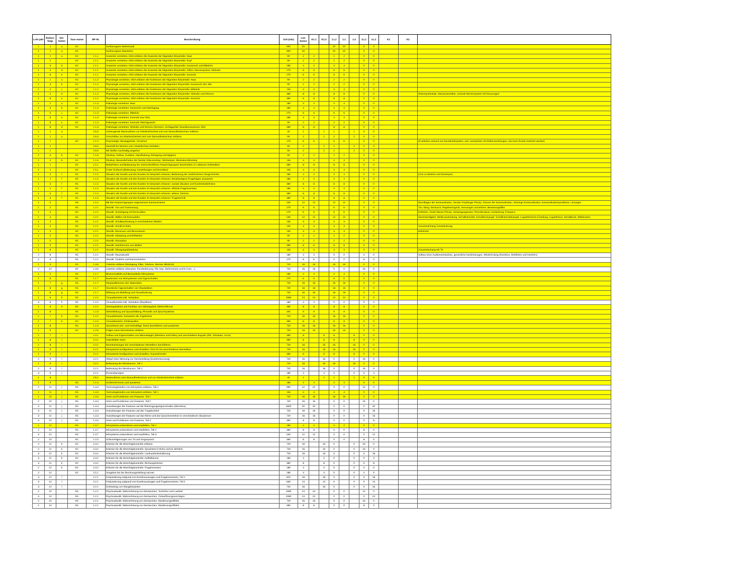| Lehr-jahr | Reihen-folge | Ein-heiten | Taxo-nomie | BP-Nr. | Beschreibung | Zeit (min) | Lek-tionen | K1.1 | K1.2 | 1.LJ | 1.1 | 1.2 | 2.LJ | 3.LJ | K1 | K2 | |
| --- | --- | --- | --- | --- | --- | --- | --- | --- | --- | --- | --- | --- | --- | --- | --- | --- | --- |
| 1 | 1 | a | K2 | | fachbezogene Mathematik | 900 | 20 | | | 20 | 20 | | 0 | 0 | | | |
| 1 | 1 | a | K2 | | fachbezogene Naturlehre | 900 | 20 | | | 20 | 20 | | 0 | 0 | | | |
| 1 | 1 | a | K2 | 1.1.1 | Anatomie verstehen, HSA erklären die Anatomie der folgenden Körperteile: Haut | 90 | 2 | 2 | | 2 | 2 | | 0 | 0 | | | |
| 1 | 2 | | K2 | 1.1.1 | Anatomie verstehen, HSA erklären die Anatomie der folgenden Körperteile: Kopf | 90 | 2 | 2 | | 2 | 2 | | 0 | 0 | | | |
| 1 | 3 | b | K2 | 1.1.1 | Anatomie verstehen, HSA erklären die Anatomie der folgenden Körperteile: Aussenohr und Mittelohr | 180 | 4 | 4 | | 4 | 4 | | 0 | 0 | | | |
| 1 | 5 | d | K2 | 1.1.1 | Anatomie verstehen, HSA erklären die Anatomie der folgenden Körperteile: Zellen, Nervensystem, Hörbahn | 270 | 6 | 6 | | 6 | 6 | | 0 | 0 | | | |
| 1 | 6 | e | K2 | 1.1.1 | Anatomie verstehen, HSA erklären die Anatomie der folgenden Körperteile: Innenohr | 270 | 6 | 6 | | 6 | 6 | | 0 | 0 | | | |
| 1 | 1 | a | K2 | 1.1.2 | Physiologie verstehen, HSA erklären die Funktionen der folgenden Körperteile: Haut | 90 | 2 | 2 | | 2 | 2 | | 0 | 0 | | | |
| 1 | 3 | b | K2 | 1.1.2 | Physiologie verstehen, HSA erklären die Funktionen der folgenden Körperteile: Aussenohr inkl. GG | 90 | 2 | 2 | | 2 | 2 | | 0 | 0 | | | |
| 1 | 4 | c | K2 | 1.1.2 | Physiologie verstehen, HSA erklären die Funktionen der folgenden Körperteile: Mittelohr | 135 | 3 | 3 | | 3 | 3 | | 0 | 0 | | | |
| 1 | 5 | d | K2 | 1.1.2 | Physiologie verstehen, HSA erklären die Funktionen der folgenden Körperteile: Hörbahn und Hörnerv | 360 | 8 | 8 | | 8 | 8 | | 0 | 0 | | | Aktionspotentiale, Neurotransmitter, zentrale Nervensystem mit Kreuzungen |
| 1 | 6 | e | K2 | 1.1.2 | Physiologie verstehen, HSA erklären die Funktionen der folgenden Körperteile: Innenohr | 360 | 8 | 8 | | 8 | 8 | | 0 | 0 | | | |
| 1 | 1 | a | K2 | 1.1.3 | Pathologie verstehen: Haut | 180 | 4 | 4 | | 4 | 4 | | 0 | 0 | | | |
| 1 | 3 | b | K2 | 1.1.3 | Pathologie verstehen: Aussenohr und Gehörgang | 180 | 4 | 4 | | 4 | 4 | | 0 | 0 | | | |
| 1 | 4 | c | K2 | 1.1.3 | Pathologie verstehen: Mittelohr | 270 | 6 | 6 | | 6 | 6 | | 0 | 0 | | | |
| 1 | 6 | e | K2 | 1.1.3 | Pathologie verstehen: Innenohr (nur Ohr) | 180 | 4 | 4 | | 4 | 4 | | 0 | 0 | | | |
| 1 | 6 | e | K2 | 1.1.3 | Pathologie verstehen: Innenohr Gleichgewicht | 90 | 2 | 2 | | 2 | 2 | | 0 | 0 | | | |
| 1 | 8 | d | K2 | 1.1.3 | Pathologie verstehen: Hörbahn und Hörnerv (Demenz; Schlaganfall, Akustikusneurinom, MS) | 360 | 8 | 8 | | 8 | 8 | | 0 | 0 | | | |
| 1 | 1 | a | | 2.6.3 | Vorbeugende Massnahmen zur Arbeitssicherheit und zum Gesundheitsschutz erklären | 45 | 1 | | 1 | 1 | | 1 | 0 | 0 | | | |
| 1 | 1 | a | | 2.6.3 | Vorschriften zur Arbeitssicherheit und zum Gesundheitsschutz erklären | 90 | 2 | | 2 | 2 | | 2 | 0 | 0 | | | |
| 1 | 7 | | K2 | 1.1.4 | Psychologie: Beweggründe, Ursachen | 270 | 6 | 6 | | 6 | 6 | | 0 | 0 | | | (Erarbeiten anhand von Kundenbeispielen, evtl. nachspielen mit Rollenverteilungen; wie kann Kunde motiviert werden) |
| 1 | 1 | | | 2.6.5 | Gesetzliche Normen zum Umweltschutz einhalten | 90 | 2 | | 2 | 2 | | 2 | 0 | 0 | | | |
| 1 | 1 | | | 2.6.6 | Mit Stoffen nachhaltig umgehen | 90 | 2 | | 2 | 2 | | 2 | 0 | 0 | | | |
| 1 | 3 | b | K2 | 1.1.6 | Otoskop: Aufbau, Funktion, Handhabung, Reinigung und Hygiene | 90 | 2 | 2 | | 2 | 2 | | 0 | 0 | | | |
| 1 | 4 | b | K2 | 1.1.6 | Otoskop: Besonderheiten der Geräte Videootoskop, Stirnlampen, Binokularmikroskop | 135 | 3 | 3 | | 3 | 3 | | 0 | 0 | | | |
| 1 | 1 | | K2 | 1.5.1 | Bedürfnisse und Bedeutung der unterschiedlichen Ansprechgruppen beschreiben (2 Lektionen Drittstellen) | 360 | 8 | 8 | | 8 | 8 | | 0 | 0 | | | |
| 1 | 1 | | K2 | 1.5.1 | Erster Eindruck (Bedeutung, Auswirkungen und Korrektur) | 135 | 3 | 3 | | 3 | 3 | | 0 | 0 | | | |
| 1 | 4 | f | K5 | 1.1.5 | Situation der Kundin und des Kunden im Gespräch erfassen: Bedeutung der medizinischen Vorgeschichte | 180 | 4 | 4 | | 4 | 4 | | 0 | 0 | | | (Link zu Medizin und Otoskopie) |
| 1 | 1 | f | K5 | 1.1.5 | Situation der Kundin und des Kunden im Gespräch erfassen: betriebseigene Fragebögen auswerten | 180 | 4 | 4 | | 4 | 4 | | 0 | 0 | | | |
| 1 | 3 | f | K5 | 1.1.5 | Situation der Kundin und des Kunden im Gespräch erfassen: soziale Situation und Kundenbedürfnisse | 360 | 8 | 8 | | 8 | 8 | | 0 | 0 | | | |
| 1 | 2 | f | K5 | 1.1.5 | Situation der Kundin und des Kunden im Gespräch erfassen: offiziele Frageinventare | 180 | 4 | 4 | | 4 | 4 | | 0 | 0 | | | |
| 1 | 3 | f | K5 | 1.1.5 | Situation der Kundin und des Kunden im Gespräch erfassen: aktives Zuhören | 360 | 8 | 8 | | 8 | 8 | | 0 | 0 | | | |
| 1 | 3 | f | K5 | 1.1.5 | Situation der Kundin und des Kunden im Gespräch erfassen: Fragetechnik | 360 | 8 | 8 | | 8 | 8 | | 0 | 0 | | | |
| 1 | 5 | | K6 | 1.5.2 | Mit den Ansprechgruppen angemessen kommunizieren | 540 | 12 | 12 | | 12 | 12 | | 0 | 0 | | | Grundlagen der kommunikation, Sender Empfänger Prinzip, Ebenen der kommunikation, stimmige Kommunikation, kommunikationsprobleme, Lösungen |
| 1 | 2 | | K5 | 1.2.1 | Akustik: Ton und Tonmessung | 270 | 6 | 6 | | 6 | 6 | | 0 | 0 | | | Ton, klang, Geräusch, Pegelmessgerät, messungen vornehmen, Bewertungsfilter |
| 1 | 3 | | K5 | 1.2.1 | Akustik: Schwingung mit Kennzahlen | 270 | 6 | 6 | | 6 | 6 | | 0 | 0 | | | Definition, Feder-Masse Prinzip, Schwingungsarten, Periodendauer, Auslenkung, Frequenz |
| 1 | 3 | | K5 | 1.2.1 | Akustik: Wellen mit Kennzahlen | 540 | 12 | 12 | | 12 | 12 | | 0 | 0 | | | Geschwindigkeit, Wellenausbreitung, Schallintensität, Schalldruckpegel, Schallintensitätspegel, Logarithmische Einteilung, Logarithmus, Schalldruck, Wellenarten |
| 1 | 4 | | K5 | 1.2.1 | Akustik: Schallausbreitung in verschiedenen Medien | 135 | 3 | 3 | | 3 | 3 | | 0 | 0 | | | |
| 1 | 4 | | K5 | 1.2.1 | Akustik: Schall im Rohr | 135 | 3 | 3 | | 3 | 3 | | 0 | 0 | | | Zusammenhang Zusatzbohrung |
| 1 | 4 | | K5 | 1.2.1 | Akustik: Resonanz und Resonatoren | 135 | 3 | 3 | | 3 | 3 | | 0 | 0 | | | Helmholtz |
| 1 | 5 | | K5 | 1.2.1 | Akustik: Dämpfung und Reflektion | 90 | 2 | 2 | | 2 | 2 | | 0 | 0 | | | |
| 1 | 5 | | K5 | 1.2.1 | Akustik: Absorption | 90 | 2 | 2 | | 2 | 2 | | 0 | 0 | | | |
| 1 | 5 | | K5 | 1.2.1 | Akustik: Interferenzen von Wellen | 360 | 8 | 8 | | 8 | 8 | | 0 | 0 | | | |
| 1 | 6 | | K5 | 1.2.1 | Akustik: Übergangsdämpfung | 135 | 3 | 3 | | 3 | 3 | | 0 | 0 | | | Zusammenhang mit TA |
| 2 | 6 | | K5 | 1.2.1 | Akustik: Raumakustik | 180 | 4 | 4 | | 0 | 0 | | 4 | 0 | | | Aufbau einer Audiometriekabine, gesetzliche bestimmungen, Wiederholung Absorbion, Refelktion und Interfernz |
| 2 | 6 | | K5 | 1.2.1 | Akustik: Tonlehre und Harmonielehre | 270 | 6 | 6 | | 0 | 0 | | 6 | 0 | | | |
| 1 | 5 | | K5 | 1.3.6 | Zubehör erklären (Reinigung, Filter, Telefone, Wecker, Blitzlicht) | 720 | 16 | 16 | | 16 | 16 | | 0 | 0 | | | |
| 2 | 12 | | K5 | 1.3.6 | Zubehör erklären (Streamer, Fernbedienung, FM, App, Gehörschutz und In Ears ...) | 720 | 16 | 16 | | 0 | 0 | | 16 | 0 | | | |
| 1 | 5 | | K5 | 1.1.7 | Blockschaltbild und Bestandteile Hörsysteme | 180 | 4 | 4 | | 4 | 4 | | 0 | 0 | | | |
| 1 | 6 | | K5 | 1.1.7 | Bauformen von Hörsystemen und Eigenschaften | 270 | 6 | 6 | | 6 | 6 | | 0 | 0 | | | |
| 1 | 7 | g | K5 | 1.1.7 | Otoplastikformen inkl. Materialien | 720 | 16 | 16 | | 16 | 16 | | 0 | 0 | | | |
| 1 | 8 | g | K5 | 1.1.7 | Akustische Eigenschaften von Otoplastiken | 720 | 16 | 16 | | 16 | 16 | | 0 | 0 | | | |
| 1 | 8 | g | K5 | 1.1.7 | Wirkung von Belüftung und Zusatzbohrung | 720 | 16 | 16 | | 16 | 16 | | 0 | 0 | | | |
| 1 | 6 | h | K5 | 1.2.2 | Tonaudiometrie inkl. Vertäuben | 1080 | 24 | 24 | | 24 | 24 | | 0 | 0 | | | |
| 3 | 6 | h | K5 | 1.2.2 | Tonaudiometrie inkl. Vertäuben (Repitition) | 180 | 4 | 4 | | 0 | 0 | | 0 | 4 | | | |
| 1 | 6 | h | K5 | 1.2.1 | Stimmgabeltest und Funktion von Stimmgabeln (Weber/Rinne) | 360 | 8 | 8 | | 8 | 8 | | 0 | 0 | | | |
| 1 | 6 | | K5 | 1.2.3 | Stimmbildung und Sprachbildung, Phonetik und Sprachspektren | 405 | 9 | 9 | | 9 | 9 | | 0 | 0 | | | |
| 1 | 7 | h | K5 | 1.2.2 | Tonaudiometrie: Auswerten der Ergebnisse | 720 | 16 | 16 | | 16 | 16 | | 0 | 0 | | | |
| 1 | 7 | h | K2 | 1.2.4 | Tonaudiometrie: Fehlerquellen | 360 | 8 | 8 | | 8 | 8 | | 0 | 0 | | | |
| 1 | 8 | | K5 | 1.2.3 | Sprachtests (ein- und mehrsilbige Tests) durchführen und auswerten | 720 | 16 | 16 | | 16 | 16 | | 0 | 0 | | | |
| 1 | 9 | | K2 | 1.2.6 | Folgen eines Hörverlustes erklären | 720 | 16 | 16 | | 16 | 16 | | 0 | 0 | | | |
| 1 | 7 | i | | 2.4.1 | Aufbau und Eigenschaften von Messanlagen (Messbox und InSitu) und verschiedene Kuppler (Ohr, Simulator, 2ccm) | 360 | 8 | | 8 | 8 | | 8 | 0 | 0 | | | |
| 1 | 8 | i | | 2.4.1 | Datenblätter lesen | 360 | 8 | | 8 | 8 | | 8 | 0 | 0 | | | |
| 1 | 8 | i | | 2.4.1 | Normmessungen bei verschiedenen Herstellern durchführen | 720 | 16 | | 16 | 16 | | 16 | 0 | 0 | | | |
| 1 | 9 | i | | 2.2.1 | Hörsysteme konfigurieren und einstellen: First Fit mit verschiedenen Herstellern | 720 | 16 | | 16 | 16 | | 16 | 0 | 0 | | | |
| 1 | 9 | i | | 2.2.1 | Hörsysteme konfigurieren und einstellen: Anpassformeln | 360 | 8 | | 8 | 8 | | 8 | 0 | 0 | | | |
| 2 | 9 | i | | 2.2.1 | Ablauf einer Messung zur Voreinstellung (Sondenmessung) | 720 | 16 | | 16 | 0 | | 0 | 16 | 0 | | | |
| 1 | 9 | i | | 2.2.1 | Bedeutung der Messkurven, Teil 1 | 720 | 16 | | 16 | 16 | | 16 | 0 | 0 | | | |
| 2 | 9 | i | | 2.2.1 | Bedeutung der Messkurven, Teil 2 | 720 | 16 | | 16 | 0 | | 0 | 16 | 0 | | | |
| 3 | 9 | i | | 2.2.1 | Perzentilanalyse | 180 | 4 | | 4 | 0 | | 0 | 0 | 4 | | | |
| 1 | 8 | | | 2.6.2 | Massnahmen zum Gesundheitsschutz und zur Arbeitssicherheit erklären | 45 | 1 | | 1 | 1 | | 1 | 0 | 0 | | | |
| 1 | 9 | | K5 | 1.1.5 | Arztbericht lesen und auswerten | 180 | 4 | 4 | | 4 | 4 | | 0 | 0 | | | |
| 2 | 11 | j | K5 | 1.3.3 | Technologiestufen von Hörsystem erklären, Teil 2 | 990 | 22 | 22 | | 0 | 0 | | 22 | 0 | | | |
| 1 | 11 | j | K5 | 1.3.3 | Technologiestufen von Hörsystem erklären, Teil 1 | 135 | 3 | 3 | | 3 | 3 | | 0 | 0 | | | |
| 1 | 10 | j | K5 | 1.3.3 | Arten und Funktionen von Features, Teil 1 | 720 | 16 | 16 | | 16 | 16 | | 0 | 0 | | | |
| 2 | 10 | j | K5 | 1.3.3 | Arten und Funktionen von Features, Teil 2 | 720 | 16 | 16 | | 0 | 0 | | 16 | 0 | | | |
| 3 | 11 | j | K5 | 1.3.3 | Auswirkungen der Features auf die Übertragungseigenschaften (Messbox) | 1800 | 40 | 40 | | 0 | 0 | | 0 | 40 | | | |
| 3 | 11 | j | K5 | 1.3.3 | Auswirkungen der Features auf den Tragekomfort | 720 | 16 | 16 | | 0 | 0 | | 0 | 16 | | | |
| 3 | 11 | j | K5 | 1.3.3 | Auswirkungen der Features auf das Hören und das Sprachverstehen in verschiedenen Situationen | 720 | 16 | 16 | | 0 | 0 | | 0 | 16 | | | |
| 3 | 10 | j | K5 | 1.3.3 | Arten und Funktionen von Features, Teil 3 | 360 | 8 | 8 | | 0 | 0 | | 0 | 8 | | | |
| 1 | 12 | | K5 | 1.3.7 | Hörsysteme präsentieren und empfehlen, Teil 1 | 180 | 4 | 4 | | 4 | 4 | | 0 | 0 | | | |
| 2 | 12 | | K5 | 1.3.7 | Hörsysteme präsentieren und empfehlen, Teil 2 | 360 | 8 | 8 | | 0 | 0 | | 8 | 0 | | | |
| 3 | 12 | | K5 | 1.3.7 | Hörsysteme präsentieren und empfehlen, Teil 3 | 540 | 12 | 12 | | 0 | 0 | | 0 | 12 | | | |
| 2 | 10 | | K5 | 1.2.5 | Schlussfolgerungen von TA und Vorgespräch | 360 | 8 | 8 | | 0 | 0 | | 8 | 0 | | | |
| 2 | 11 | k | K2 | 2.3.2 | Kriterien für die Hörerfolgskontrolle erklären | 720 | 16 | | 16 | 0 | | 0 | 16 | 0 | | | |
| 2 | 11 | k | K2 | 2.3.2 | Kriterien für die Hörerfolgskontrolle: Sprachtest in Ruhe und im Störlärm | 720 | 16 | | 16 | 0 | | 0 | 16 | 0 | | | |
| 3 | 12 | k | K2 | 2.3.2 | Kriterien für die Hörerfolgskontrolle: Lauthautheitsskalierung | 720 | 16 | | 16 | 0 | | 0 | 0 | 16 | | | |
| 3 | 11 | k | K2 | 2.3.2 | Kriterien für die Hörerfolgskontrolle: Aufblähkurve | 180 | 4 | | 4 | 0 | | 0 | 0 | 4 | | | |
| 3 | 12 | k | K2 | 2.3.2 | Kriterien für die Hörerfolgskontrolle: Richtungshörtest | 360 | 8 | | 8 | 0 | | 0 | 0 | 8 | | | |
| 2 | 12 | k | K2 | 2.3.2 | Kriterien für die Hörerfolgskontrolle: Frageinventare | 180 | 4 | | 4 | 0 | | 0 | 4 | 0 | | | |
| 2 | 12 | | K2 | 2.5.1 | Vorgaben bei der Rechnungsstellung nennen | 180 | 4 | | 4 | 0 | | 0 | 4 | 0 | | | |
| 3 | 12 | l | | 2.2.1 | Feinjustierung aufgrund von Kundenaussagen und Frageinventaren, Teil 1 | 810 | 18 | | 18 | 0 | | 0 | 0 | 18 | | | |
| 3 | 12 | l | | 2.2.1 | Feinjustierung aufgrund von Kundenaussagen und Frageinventaren, Teil 2 | 630 | 14 | | 14 | 0 | | 0 | 0 | 14 | | | |
| 3 | 12 | l | | 2.2.1 | Einbindung von Klangbeispielen | 720 | 16 | | 16 | 0 | | 0 | 0 | 16 | | | |
| 2 | 10 | | K5 | 1.2.1 | Psychoakustik: Wahrnehmung von Geräuschen, Tonhöhen und Lautheit | 1080 | 24 | 24 | | 0 | 0 | | 24 | 0 | | | |
| 3 | 10 | | K5 | 1.2.1 | Psychoakustik: Wahrnehmung von Geräuschen, Zeitauflösungsvermögen | 1080 | 24 | 24 | | 0 | 0 | | 0 | 24 | | | |
| 2 | 10 | | K5 | 1.2.1 | Psychoakustik: Wahrnehmung von Geräuschen, Maskierungseffekte | 720 | 16 | 16 | | 0 | 0 | | 16 | 0 | | | |
| 2 | 10 | | K5 | 1.2.1 | Psychoakustik: Wahrnehmung von Geräuschen, Maskierungseffekte | 360 | 8 | 8 | | 0 | 0 | | 8 | 0 | | | |